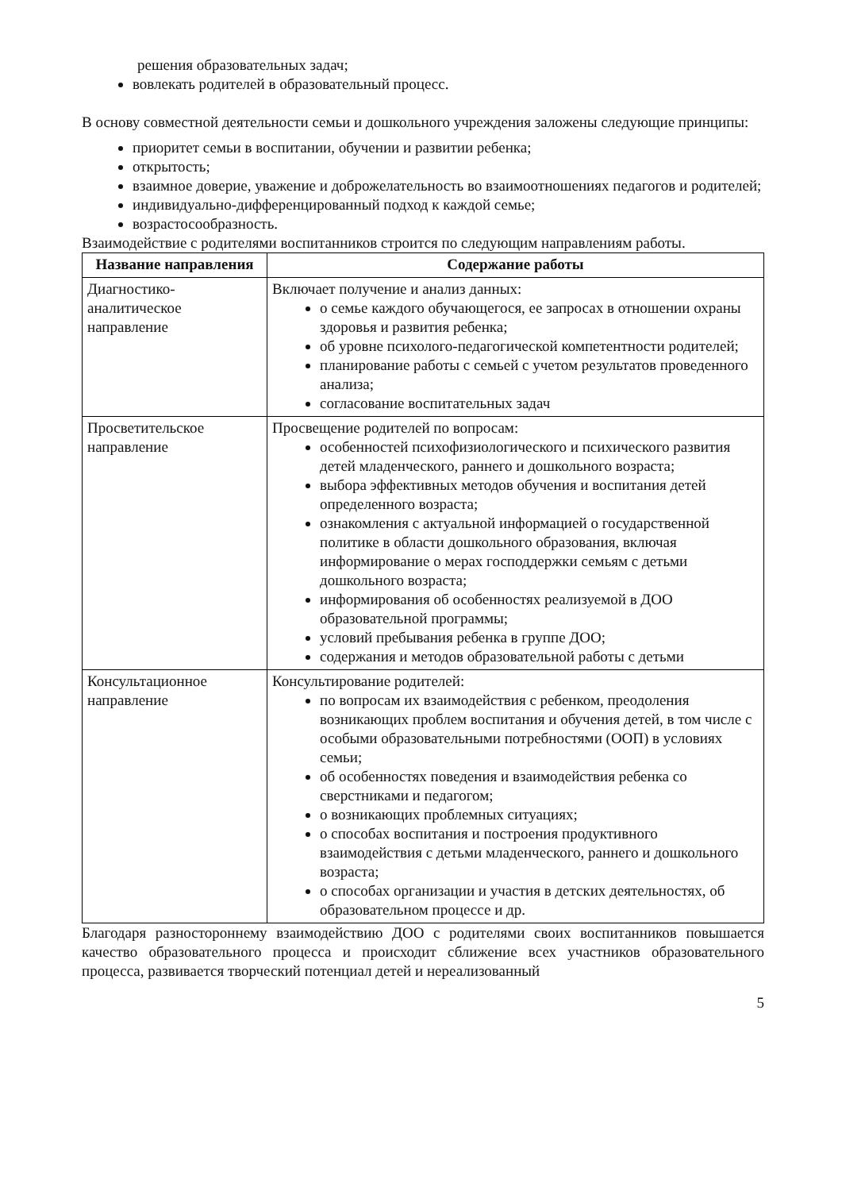решения образовательных задач;
вовлекать родителей в образовательный процесс.
В основу совместной деятельности семьи и дошкольного учреждения заложены следующие принципы:
приоритет семьи в воспитании, обучении и развитии ребенка;
открытость;
взаимное доверие, уважение и доброжелательность во взаимоотношениях педагогов и родителей;
индивидуально-дифференцированный подход к каждой семье;
возрастосообразность.
Взаимодействие с родителями воспитанников строится по следующим направлениям работы.
| Название направления | Содержание работы |
| --- | --- |
| Диагностико-аналитическое направление | Включает получение и анализ данных: о семье каждого обучающегося, ее запросах в отношении охраны здоровья и развития ребенка; об уровне психолого-педагогической компетентности родителей; планирование работы с семьей с учетом результатов проведенного анализа; согласование воспитательных задач |
| Просветительское направление | Просвещение родителей по вопросам: особенностей психофизиологического и психического развития детей младенческого, раннего и дошкольного возраста; выбора эффективных методов обучения и воспитания детей определенного возраста; ознакомления с актуальной информацией о государственной политике в области дошкольного образования, включая информирование о мерах господдержки семьям с детьми дошкольного возраста; информирования об особенностях реализуемой в ДОО образовательной программы; условий пребывания ребенка в группе ДОО; содержания и методов образовательной работы с детьми |
| Консультационное направление | Консультирование родителей: по вопросам их взаимодействия с ребенком, преодоления возникающих проблем воспитания и обучения детей, в том числе с особыми образовательными потребностями (ООП) в условиях семьи; об особенностях поведения и взаимодействия ребенка со сверстниками и педагогом; о возникающих проблемных ситуациях; о способах воспитания и построения продуктивного взаимодействия с детьми младенческого, раннего и дошкольного возраста; о способах организации и участия в детских деятельностях, об образовательном процессе и др. |
Благодаря разностороннему взаимодействию ДОО с родителями своих воспитанников повышается качество образовательного процесса и происходит сближение всех участников образовательного процесса, развивается творческий потенциал детей и нереализованный
5